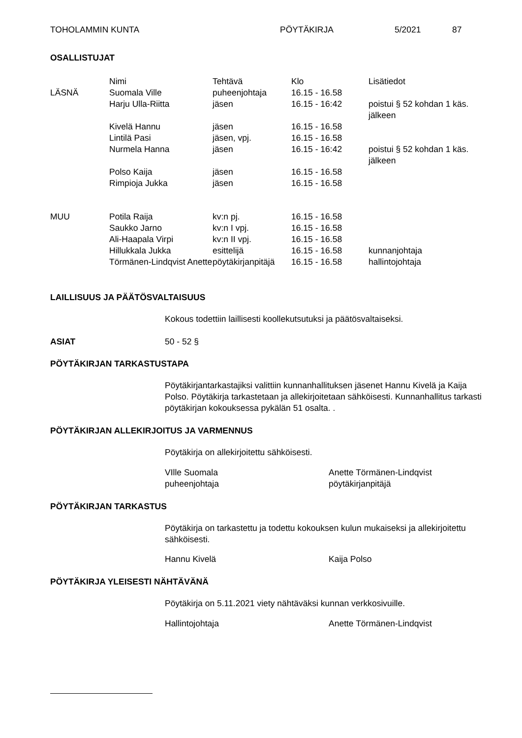TOHOLAMMIN KUNTA PÖYTÄKIRJA 5/2021 87
OSALLISTUJAT
| | Nimi | Tehtävä | Klo | Lisätiedot |
| --- | --- | --- | --- | --- |
| LÄSNÄ | Suomala Ville | puheenjohtaja | 16.15 - 16.58 | |
| | Harju Ulla-Riitta | jäsen | 16.15 - 16:42 | poistui § 52 kohdan 1 käs. jälkeen |
| | Kivelä Hannu | jäsen | 16.15 - 16.58 | |
| | Lintilä Pasi | jäsen, vpj. | 16.15 - 16.58 | |
| | Nurmela Hanna | jäsen | 16.15 - 16:42 | poistui § 52 kohdan 1 käs. jälkeen |
| | Polso Kaija | jäsen | 16.15 - 16.58 | |
| | Rimpioja Jukka | jäsen | 16.15 - 16.58 | |
| MUU | Potila Raija | kv:n pj. | 16.15 - 16.58 | |
| | Saukko Jarno | kv:n I vpj. | 16.15 - 16.58 | |
| | Ali-Haapala Virpi | kv:n II vpj. | 16.15 - 16.58 | |
| | Hillukkala Jukka | esittelijä | 16.15 - 16.58 | kunnanjohtaja |
| | Törmänen-Lindqvist Anette | pöytäkirjanpitäjä | 16.15 - 16.58 | hallintojohtaja |
LAILLISUUS JA PÄÄTÖSVALTAISUUS
Kokous todettiin laillisesti koollekutsutuksi ja päätösvaltaiseksi.
ASIAT 50 - 52 §
PÖYTÄKIRJAN TARKASTUSTAPA
Pöytäkirjantarkastajiksi valittiin kunnanhallituksen jäsenet Hannu Kivelä ja Kaija Polso. Pöytäkirja tarkastetaan ja allekirjoitetaan sähköisesti. Kunnanhallitus tarkasti pöytäkirjan kokouksessa pykälän 51 osalta. .
PÖYTÄKIRJAN ALLEKIRJOITUS JA VARMENNUS
Pöytäkirja on allekirjoitettu sähköisesti.
VIlle Suomala
puheenjohtaja
Anette Törmänen-Lindqvist
pöytäkirjanpitäjä
PÖYTÄKIRJAN TARKASTUS
Pöytäkirja on tarkastettu ja todettu kokouksen kulun mukaiseksi ja allekirjoitettu sähköisesti.
Hannu Kivelä Kaija Polso
PÖYTÄKIRJA YLEISESTI NÄHTÄVÄNÄ
Pöytäkirja on 5.11.2021 viety nähtäväksi kunnan verkkosivuille.
Hallintojohtaja Anette Törmänen-Lindqvist